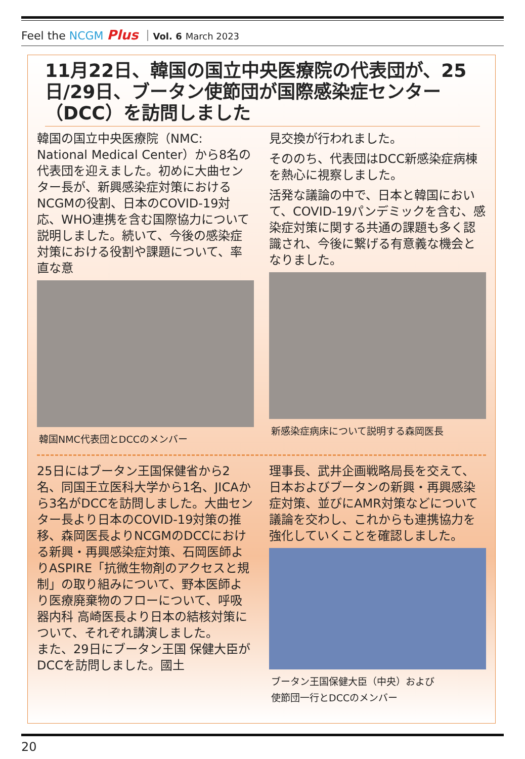Feel the NCGM Plus ｜Vol. 6 March 2023
11月22日、韓国の国立中央医療院の代表団が、25日/29日、ブータン使節団が国際感染症センター（DCC）を訪問しました
韓国の国立中央医療院（NMC: National Medical Center）から8名の代表団を迎えました。初めに大曲センター長が、新興感染症対策におけるNCGMの役割、日本のCOVID-19対応、WHO連携を含む国際協力について説明しました。続いて、今後の感染症対策における役割や課題について、率直な意
韓国NMC代表団とDCCのメンバー
見交換が行われました。
そののち、代表団はDCC新感染症病棟を熱心に視察しました。
活発な議論の中で、日本と韓国において、COVID-19パンデミックを含む、感染症対策に関する共通の課題も多く認識され、今後に繋げる有意義な機会となりました。
新感染症病床について説明する森岡医長
25日にはブータン王国保健省から2名、同国王立医科大学から1名、JICAから3名がDCCを訪問しました。大曲センター長より日本のCOVID-19対策の推移、森岡医長よりNCGMのDCCにおける新興・再興感染症対策、石岡医師よりASPIRE「抗微生物剤のアクセスと規制」の取り組みについて、野本医師より医療廃棄物のフローについて、呼吸器内科 高崎医長より日本の結核対策について、それぞれ講演しました。
また、29日にブータン王国 保健大臣がDCCを訪問しました。國土
理事長、武井企画戦略局長を交えて、日本およびブータンの新興・再興感染症対策、並びにAMR対策などについて議論を交わし、これからも連携協力を強化していくことを確認しました。
ブータン王国保健大臣（中央）および
使節団一行とDCCのメンバー
20